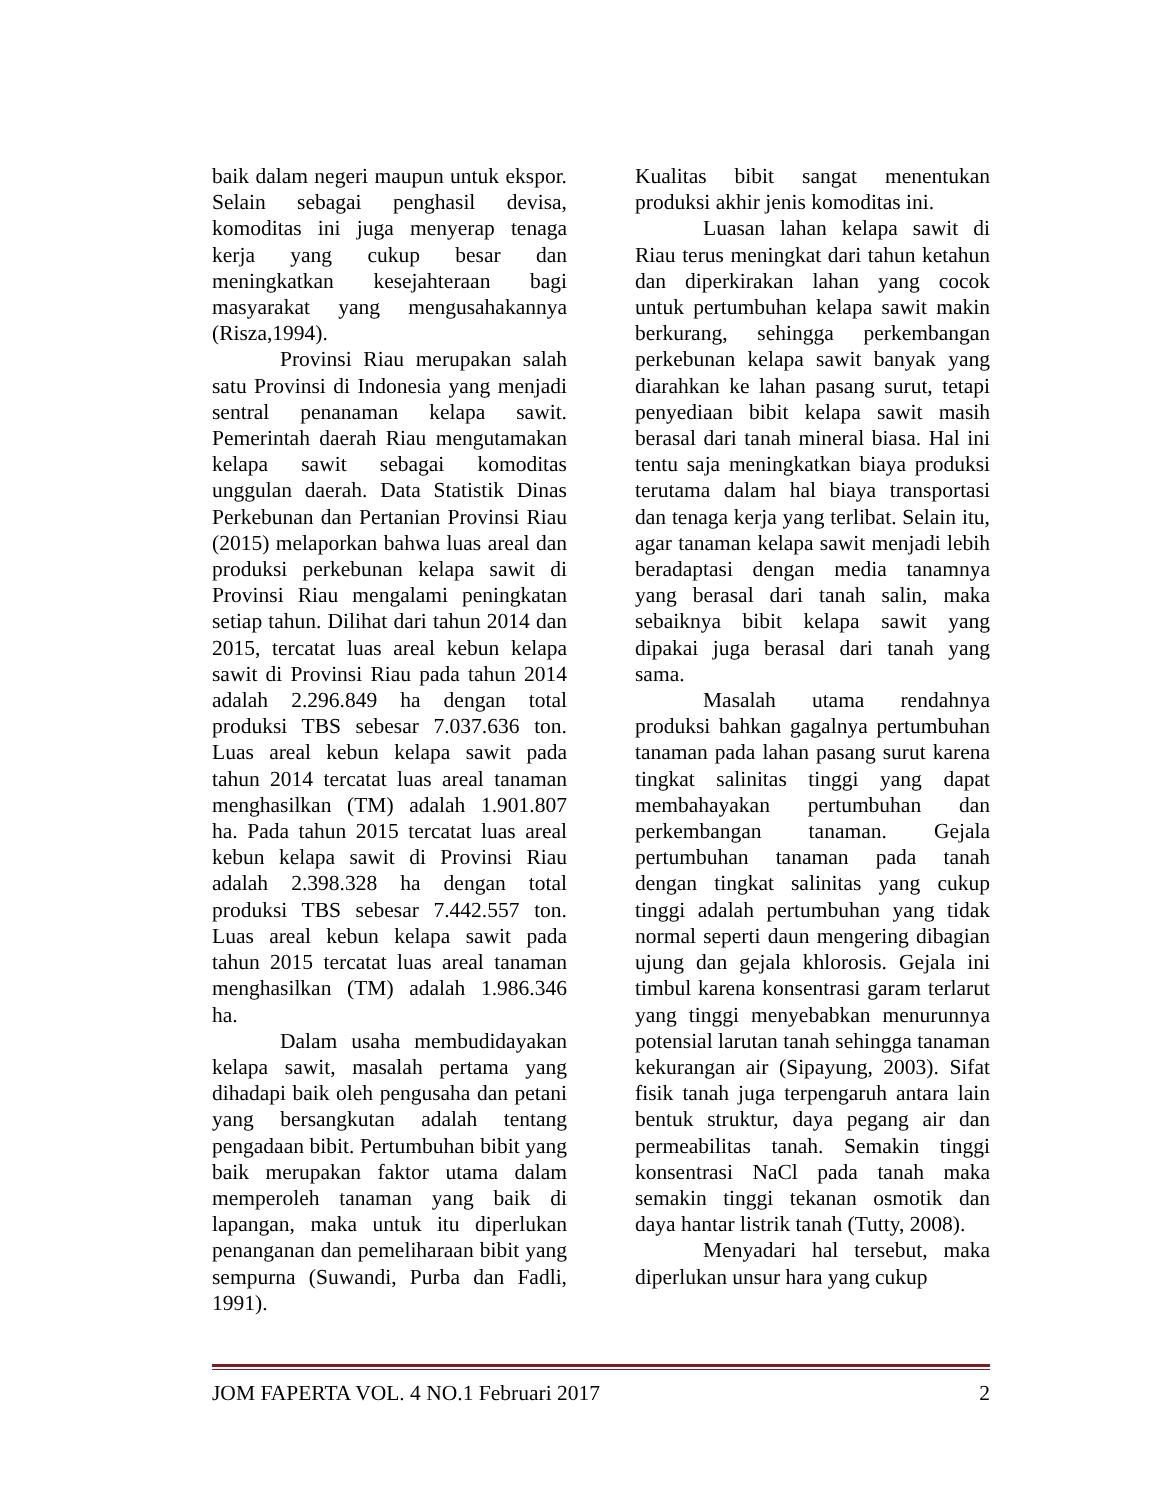baik dalam negeri maupun untuk ekspor. Selain sebagai penghasil devisa, komoditas ini juga menyerap tenaga kerja yang cukup besar dan meningkatkan kesejahteraan bagi masyarakat yang mengusahakannya (Risza,1994).
Provinsi Riau merupakan salah satu Provinsi di Indonesia yang menjadi sentral penanaman kelapa sawit. Pemerintah daerah Riau mengutamakan kelapa sawit sebagai komoditas unggulan daerah. Data Statistik Dinas Perkebunan dan Pertanian Provinsi Riau (2015) melaporkan bahwa luas areal dan produksi perkebunan kelapa sawit di Provinsi Riau mengalami peningkatan setiap tahun. Dilihat dari tahun 2014 dan 2015, tercatat luas areal kebun kelapa sawit di Provinsi Riau pada tahun 2014 adalah 2.296.849 ha dengan total produksi TBS sebesar 7.037.636 ton. Luas areal kebun kelapa sawit pada tahun 2014 tercatat luas areal tanaman menghasilkan (TM) adalah 1.901.807 ha. Pada tahun 2015 tercatat luas areal kebun kelapa sawit di Provinsi Riau adalah 2.398.328 ha dengan total produksi TBS sebesar 7.442.557 ton. Luas areal kebun kelapa sawit pada tahun 2015 tercatat luas areal tanaman menghasilkan (TM) adalah 1.986.346 ha.
Dalam usaha membudidayakan kelapa sawit, masalah pertama yang dihadapi baik oleh pengusaha dan petani yang bersangkutan adalah tentang pengadaan bibit. Pertumbuhan bibit yang baik merupakan faktor utama dalam memperoleh tanaman yang baik di lapangan, maka untuk itu diperlukan penanganan dan pemeliharaan bibit yang sempurna (Suwandi, Purba dan Fadli, 1991).
Kualitas bibit sangat menentukan produksi akhir jenis komoditas ini.
Luasan lahan kelapa sawit di Riau terus meningkat dari tahun ketahun dan diperkirakan lahan yang cocok untuk pertumbuhan kelapa sawit makin berkurang, sehingga perkembangan perkebunan kelapa sawit banyak yang diarahkan ke lahan pasang surut, tetapi penyediaan bibit kelapa sawit masih berasal dari tanah mineral biasa. Hal ini tentu saja meningkatkan biaya produksi terutama dalam hal biaya transportasi dan tenaga kerja yang terlibat. Selain itu, agar tanaman kelapa sawit menjadi lebih beradaptasi dengan media tanamnya yang berasal dari tanah salin, maka sebaiknya bibit kelapa sawit yang dipakai juga berasal dari tanah yang sama.
Masalah utama rendahnya produksi bahkan gagalnya pertumbuhan tanaman pada lahan pasang surut karena tingkat salinitas tinggi yang dapat membahayakan pertumbuhan dan perkembangan tanaman. Gejala pertumbuhan tanaman pada tanah dengan tingkat salinitas yang cukup tinggi adalah pertumbuhan yang tidak normal seperti daun mengering dibagian ujung dan gejala khlorosis. Gejala ini timbul karena konsentrasi garam terlarut yang tinggi menyebabkan menurunnya potensial larutan tanah sehingga tanaman kekurangan air (Sipayung, 2003). Sifat fisik tanah juga terpengaruh antara lain bentuk struktur, daya pegang air dan permeabilitas tanah. Semakin tinggi konsentrasi NaCl pada tanah maka semakin tinggi tekanan osmotik dan daya hantar listrik tanah (Tutty, 2008).
Menyadari hal tersebut, maka diperlukan unsur hara yang cukup
JOM FAPERTA VOL. 4 NO.1 Februari 2017 2